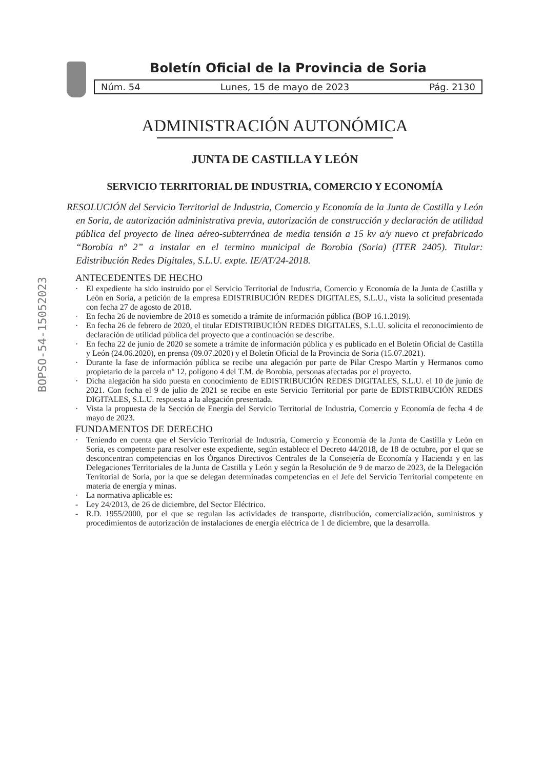BOPSO-54-15052023
Boletín Oficial de la Provincia de Soria
Núm. 54 Lunes, 15 de mayo de 2023 Pág. 2130
ADMINISTRACIÓN AUTONÓMICA
JUNTA DE CASTILLA Y LEÓN
SERVICIO TERRITORIAL DE INDUSTRIA, COMERCIO Y ECONOMÍA
RESOLUCIÓN del Servicio Territorial de Industria, Comercio y Economía de la Junta de Castilla y León en Soria, de autorización administrativa previa, autorización de construcción y declaración de utilidad pública del proyecto de linea aéreo-subterránea de media tensión a 15 kv a/y nuevo ct prefabricado “Borobia nº 2” a instalar en el termino municipal de Borobia (Soria) (ITER 2405). Titular: Edistribución Redes Digitales, S.L.U. expte. IE/AT/24-2018.
ANTECEDENTES DE HECHO
· El expediente ha sido instruido por el Servicio Territorial de Industria, Comercio y Economía de la Junta de Castilla y León en Soria, a petición de la empresa EDISTRIBUCIÓN REDES DIGITALES, S.L.U., vista la solicitud presentada con fecha 27 de agosto de 2018.
· En fecha 26 de noviembre de 2018 es sometido a trámite de información pública (BOP 16.1.2019).
· En fecha 26 de febrero de 2020, el titular EDISTRIBUCIÓN REDES DIGITALES, S.L.U. solicita el reconocimiento de declaración de utilidad pública del proyecto que a continuación se describe.
· En fecha 22 de junio de 2020 se somete a trámite de información pública y es publicado en el Boletín Oficial de Castilla y León (24.06.2020), en prensa (09.07.2020) y el Boletín Oficial de la Provincia de Soria (15.07.2021).
· Durante la fase de información pública se recibe una alegación por parte de Pilar Crespo Martín y Hermanos como propietario de la parcela nº 12, polígono 4 del T.M. de Borobia, personas afectadas por el proyecto.
· Dicha alegación ha sido puesta en conocimiento de EDISTRIBUCIÓN REDES DIGITALES, S.L.U. el 10 de junio de 2021. Con fecha el 9 de julio de 2021 se recibe en este Servicio Territorial por parte de EDISTRIBUCIÓN REDES DIGITALES, S.L.U. respuesta a la alegación presentada.
· Vista la propuesta de la Sección de Energía del Servicio Territorial de Industria, Comercio y Economía de fecha 4 de mayo de 2023.
FUNDAMENTOS DE DERECHO
· Teniendo en cuenta que el Servicio Territorial de Industria, Comercio y Economía de la Junta de Castilla y León en Soria, es competente para resolver este expediente, según establece el Decreto 44/2018, de 18 de octubre, por el que se desconcentran competencias en los Órganos Directivos Centrales de la Consejería de Economía y Hacienda y en las Delegaciones Territoriales de la Junta de Castilla y León y según la Resolución de 9 de marzo de 2023, de la Delegación Territorial de Soria, por la que se delegan determinadas competencias en el Jefe del Servicio Territorial competente en materia de energía y minas.
· La normativa aplicable es:
- Ley 24/2013, de 26 de diciembre, del Sector Eléctrico.
- R.D. 1955/2000, por el que se regulan las actividades de transporte, distribución, comercialización, suministros y procedimientos de autorización de instalaciones de energía eléctrica de 1 de diciembre, que la desarrolla.